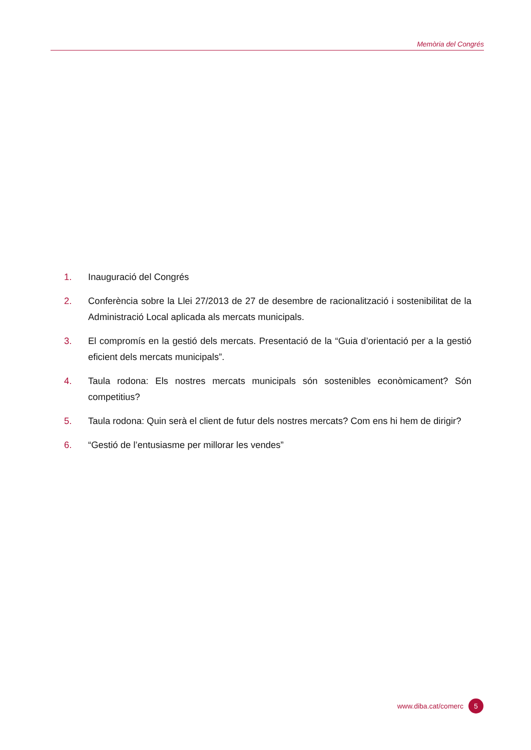Memòria del Congrés
1. Inauguració del Congrés
2. Conferència sobre la Llei 27/2013 de 27 de desembre de racionalització i sostenibilitat de la Administració Local aplicada als mercats municipals.
3. El compromís en la gestió dels mercats. Presentació de la “Guia d’orientació per a la gestió eficient dels mercats municipals”.
4. Taula rodona: Els nostres mercats municipals són sostenibles econòmicament? Són competitius?
5. Taula rodona: Quin serà el client de futur dels nostres mercats? Com ens hi hem de dirigir?
6. “Gestió de l’entusiasme per millorar les vendes”
www.diba.cat/comerc 5